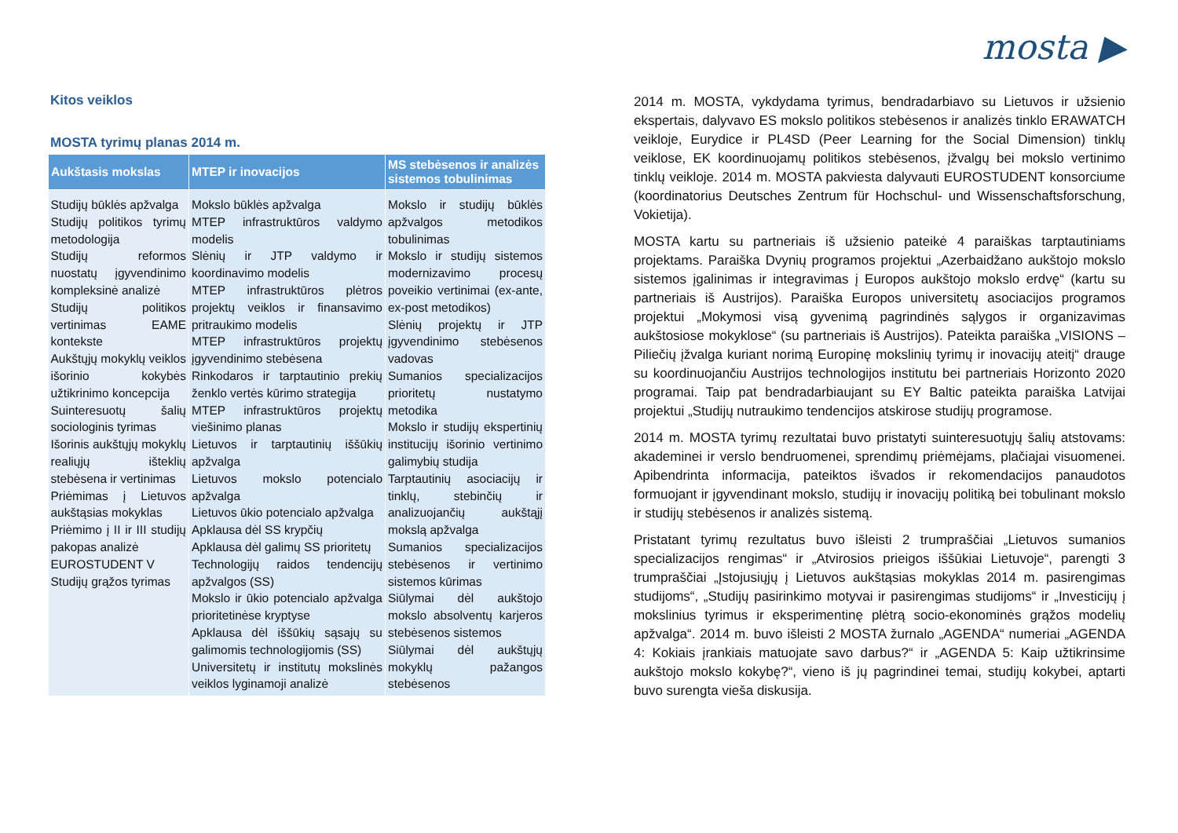Kitos veiklos
MOSTA tyrimų planas 2014 m.
| Aukštasis mokslas | MTEP ir inovacijos | MS stebėsenos ir analizės sistemos tobulinimas |
| --- | --- | --- |
| Studijų būklės apžvalga Studijų politikos tyrimų metodologija Studijų reformos nuostatų įgyvendinimo kompleksinė analizė Studijų politikos vertinimas EAME kontekste Aukštųjų mokyklų veiklos išorinio kokybės užtikrinimo koncepcija Suinteresuotų šalių sociologinis tyrimas Išorinis aukštųjų mokyklų realiųjų išteklių stebėsena ir vertinimas Priėmimas į Lietuvos aukštąsias mokyklas Priėmimo į II ir III studijų pakopas analizė EUROSTUDENT V Studijų grąžos tyrimas | Mokslo būklės apžvalga MTEP infrastruktūros valdymo modelis Slėnių ir JTP valdymo ir koordinavimo modelis MTEP infrastruktūros plėtros projektų veiklos ir finansavimo pritraukimo modelis MTEP infrastruktūros projektų įgyvendinimo stebėsena Rinkodaros ir tarptautinio prekių ženklo vertės kūrimo strategija MTEP infrastruktūros projektų viešinimo planas Lietuvos ir tarptautinių iššūkių apžvalga Lietuvos mokslo potencialo apžvalga Lietuvos ūkio potencialo apžvalga Apklausa dėl SS krypčių Apklausa dėl galimų SS prioritetų Technologijų raidos tendencijų apžvalgos (SS) Mokslo ir ūkio potencialo apžvalga prioritetinėse kryptyse Apklausa dėl iššūkių sąsajų su galimomis technologijomis (SS) Universitetų ir institutų mokslinės veiklos lyginamoji analizė | Mokslo ir studijų būklės apžvalgos metodikos tobulinimas Mokslo ir studijų sistemos modernizavimo procesų poveikio vertinimai (ex-ante, ex-post metodikos) Slėnių projektų ir JTP įgyvendinimo stebėsenos vadovas Sumanios specializacijos prioritetų nustatymo metodika Mokslo ir studijų ekspertinių institucijų išorinio vertinimo galimybių studija Tarptautinių asociacijų ir tinklų, stebinčių ir analizuojančių aukštąjį mokslą apžvalga Sumanios specializacijos stebėsenos ir vertinimo sistemos kūrimas Siūlymai dėl aukštojo mokslo absolventų karjeros stebėsenos sistemos Siūlymai dėl aukštųjų mokyklų pažangos stebėsenos |
mosta ▶
2014 m. MOSTA, vykdydama tyrimus, bendradarbiavo su Lietuvos ir užsienio ekspertais, dalyvavo ES mokslo politikos stebėsenos ir analizės tinklo ERAWATCH veikloje, Eurydice ir PL4SD (Peer Learning for the Social Dimension) tinklų veiklose, EK koordinuojamų politikos stebėsenos, įžvalgų bei mokslo vertinimo tinklų veikloje. 2014 m. MOSTA pakviesta dalyvauti EUROSTUDENT konsorciume (koordinatorius Deutsches Zentrum für Hochschul- und Wissenschaftsforschung, Vokietija).
MOSTA kartu su partneriais iš užsienio pateikė 4 paraiškas tarptautiniams projektams. Paraiška Dvynių programos projektui „Azerbaidžano aukštojo mokslo sistemos įgalinimas ir integravimas į Europos aukštojo mokslo erdvę“ (kartu su partneriais iš Austrijos). Paraiška Europos universitetų asociacijos programos projektui „Mokymosi visą gyvenimą pagrindinės sąlygos ir organizavimas aukštosiose mokyklose“ (su partneriais iš Austrijos). Pateikta paraiška „VISIONS – Piliečių įžvalga kuriant norimą Europinę mokslinių tyrimų ir inovacijų ateitį“ drauge su koordinuojančiu Austrijos technologijos institutu bei partneriais Horizonto 2020 programai. Taip pat bendradarbiaujant su EY Baltic pateikta paraiška Latvijai projektui „Studijų nutraukimo tendencijos atskirose studijų programose.
2014 m. MOSTA tyrimų rezultatai buvo pristatyti suinteresuotųjų šalių atstovams: akademinei ir verslo bendruomenei, sprendimų priėmėjams, plačiajai visuomenei. Apibendrinta informacija, pateiktos išvados ir rekomendacijos panaudotos formuojant ir įgyvendinant mokslo, studijų ir inovacijų politiką bei tobulinant mokslo ir studijų stebėsenos ir analizės sistemą.
Pristatant tyrimų rezultatus buvo išleisti 2 trumpraščiai „Lietuvos sumanios specializacijos rengimas“ ir „Atvirosios prieigos iššūkiai Lietuvoje“, parengti 3 trumpraščiai „Įstojusiųjų į Lietuvos aukštąsias mokyklas 2014 m. pasirengimas studijoms“, „Studijų pasirinkimo motyvai ir pasirengimas studijoms“ ir „Investicijų į mokslinius tyrimus ir eksperimentinę plėtrą socio-ekonominės grąžos modelių apžvalga“. 2014 m. buvo išleisti 2 MOSTA žurnalo „AGENDA“ numeriai „AGENDA 4: Kokiais įrankiais matuojate savo darbus?“ ir „AGENDA 5: Kaip užtikrinsime aukštojo mokslo kokybę?“, vieno iš jų pagrindinei temai, studijų kokybei, aptarti buvo surengta vieša diskusija.